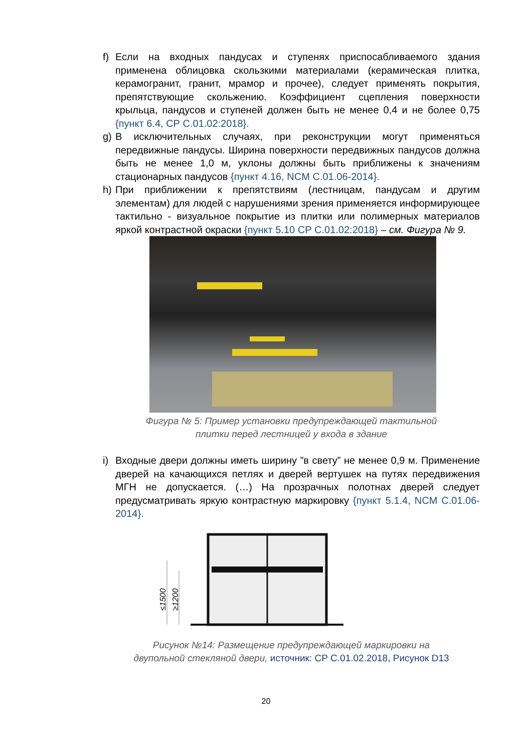f) Если на входных пандусах и ступенях приспосабливаемого здания применена облицовка скользкими материалами (керамическая плитка, керамогранит, гранит, мрамор и прочее), следует применять покрытия, препятствующие скольжению. Коэффициент сцепления поверхности крыльца, пандусов и ступеней должен быть не менее 0,4 и не более 0,75 {пункт 6.4, СР С.01.02:2018}.
g) В исключительных случаях, при реконструкции могут применяться передвижные пандусы. Ширина поверхности передвижных пандусов должна быть не менее 1,0 м, уклоны должны быть приближены к значениям стационарных пандусов {пункт 4.16, NCM C.01.06-2014}.
h) При приближении к препятствиям (лестницам, пандусам и другим элементам) для людей с нарушениями зрения применяется информирующее тактильно - визуальное покрытие из плитки или полимерных материалов яркой контрастной окраски {пункт 5.10 СР С.01.02:2018} – см. Фигура № 9.
Фигура № 5: Пример установки предупреждающей тактильной
плитки перед лестницей у входа в здание
i) Входные двери должны иметь ширину ”в свету” не менее 0,9 м. Применение дверей на качающихся петлях и дверей вертушек на путях передвижения МГН не допускается. (…) На прозрачных полотнах дверей следует предусматривать яркую контрастную маркировку {пункт 5.1.4, NCM C.01.06-2014}.
≤1500
≥1200
Рисунок №14: Размещение предупреждающей маркировки на
двупольной стекляной двери, источник: СР С.01.02.2018, Рисунок D13
20